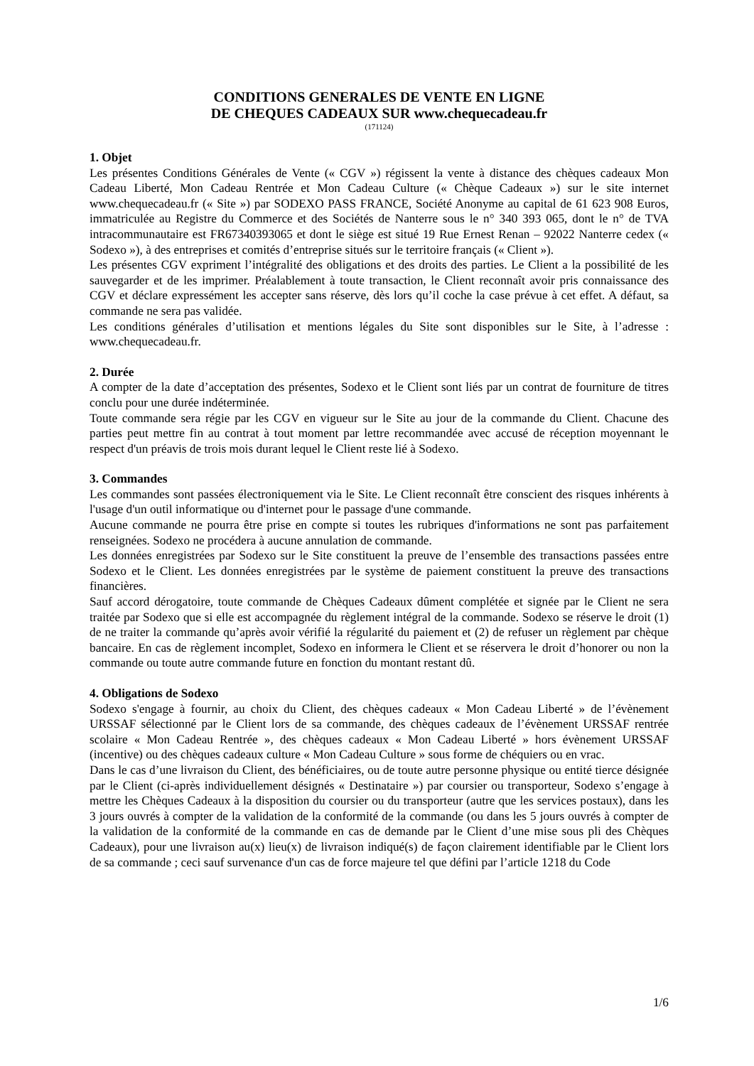CONDITIONS GENERALES DE VENTE EN LIGNE
DE CHEQUES CADEAUX SUR www.chequecadeau.fr
(171124)
1. Objet
Les présentes Conditions Générales de Vente (« CGV ») régissent la vente à distance des chèques cadeaux Mon Cadeau Liberté, Mon Cadeau Rentrée et Mon Cadeau Culture (« Chèque Cadeaux ») sur le site internet www.chequecadeau.fr (« Site ») par SODEXO PASS FRANCE, Société Anonyme au capital de 61 623 908 Euros, immatriculée au Registre du Commerce et des Sociétés de Nanterre sous le n° 340 393 065, dont le n° de TVA intracommunautaire est FR67340393065 et dont le siège est situé 19 Rue Ernest Renan – 92022 Nanterre cedex (« Sodexo »), à des entreprises et comités d’entreprise situés sur le territoire français (« Client »).
Les présentes CGV expriment l’intégralité des obligations et des droits des parties. Le Client a la possibilité de les sauvegarder et de les imprimer. Préalablement à toute transaction, le Client reconnaît avoir pris connaissance des CGV et déclare expressément les accepter sans réserve, dès lors qu’il coche la case prévue à cet effet. A défaut, sa commande ne sera pas validée.
Les conditions générales d’utilisation et mentions légales du Site sont disponibles sur le Site, à l’adresse : www.chequecadeau.fr.
2. Durée
A compter de la date d’acceptation des présentes, Sodexo et le Client sont liés par un contrat de fourniture de titres conclu pour une durée indéterminée.
Toute commande sera régie par les CGV en vigueur sur le Site au jour de la commande du Client. Chacune des parties peut mettre fin au contrat à tout moment par lettre recommandée avec accusé de réception moyennant le respect d'un préavis de trois mois durant lequel le Client reste lié à Sodexo.
3. Commandes
Les commandes sont passées électroniquement via le Site. Le Client reconnaît être conscient des risques inhérents à l'usage d'un outil informatique ou d'internet pour le passage d'une commande.
Aucune commande ne pourra être prise en compte si toutes les rubriques d'informations ne sont pas parfaitement renseignées. Sodexo ne procédera à aucune annulation de commande.
Les données enregistrées par Sodexo sur le Site constituent la preuve de l’ensemble des transactions passées entre Sodexo et le Client. Les données enregistrées par le système de paiement constituent la preuve des transactions financières.
Sauf accord dérogatoire, toute commande de Chèques Cadeaux dûment complétée et signée par le Client ne sera traitée par Sodexo que si elle est accompagnée du règlement intégral de la commande. Sodexo se réserve le droit (1) de ne traiter la commande qu’après avoir vérifié la régularité du paiement et (2) de refuser un règlement par chèque bancaire. En cas de règlement incomplet, Sodexo en informera le Client et se réservera le droit d’honorer ou non la commande ou toute autre commande future en fonction du montant restant dû.
4. Obligations de Sodexo
Sodexo s'engage à fournir, au choix du Client, des chèques cadeaux « Mon Cadeau Liberté » de l’évènement URSSAF sélectionné par le Client lors de sa commande, des chèques cadeaux de l’évènement URSSAF rentrée scolaire « Mon Cadeau Rentrée », des chèques cadeaux « Mon Cadeau Liberté » hors évènement URSSAF (incentive) ou des chèques cadeaux culture « Mon Cadeau Culture » sous forme de chéquiers ou en vrac.
Dans le cas d’une livraison du Client, des bénéficiaires, ou de toute autre personne physique ou entité tierce désignée par le Client (ci-après individuellement désignés « Destinataire ») par coursier ou transporteur, Sodexo s’engage à mettre les Chèques Cadeaux à la disposition du coursier ou du transporteur (autre que les services postaux), dans les 3 jours ouvrés à compter de la validation de la conformité de la commande (ou dans les 5 jours ouvrés à compter de la validation de la conformité de la commande en cas de demande par le Client d’une mise sous pli des Chèques Cadeaux), pour une livraison au(x) lieu(x) de livraison indiqué(s) de façon clairement identifiable par le Client lors de sa commande ; ceci sauf survenance d'un cas de force majeure tel que défini par l’article 1218 du Code
1/6